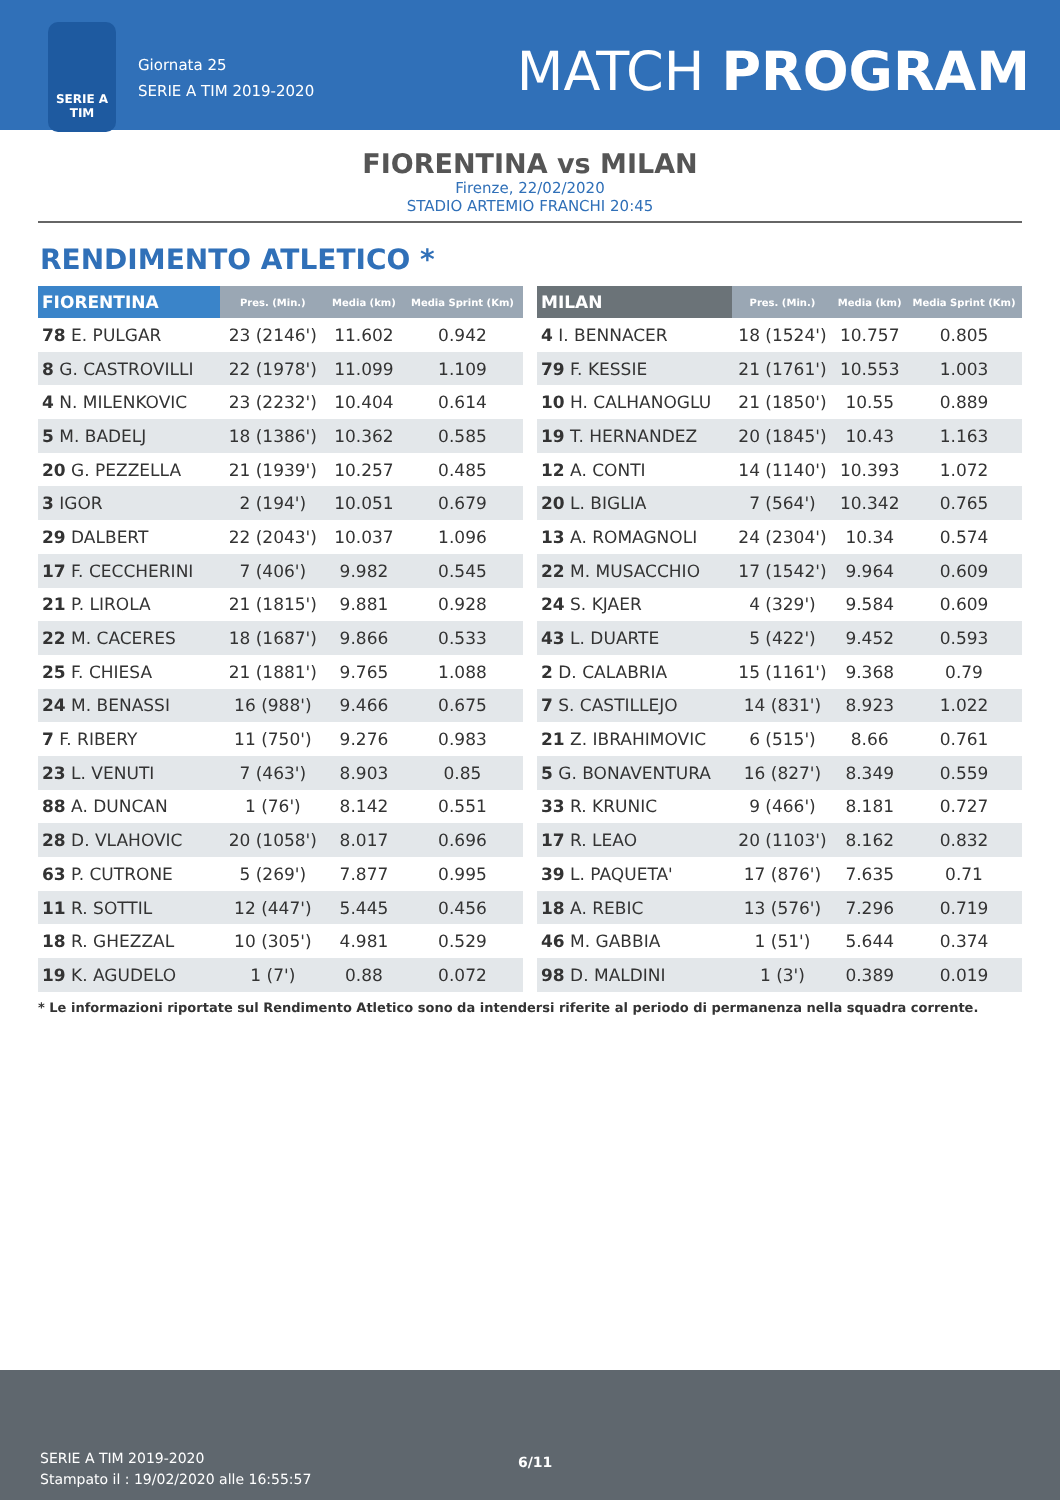SERIE A
TIM
Giornata 25
SERIE A TIM 2019-2020
MATCH PROGRAM
FIORENTINA vs MILAN
Firenze, 22/02/2020
STADIO ARTEMIO FRANCHI 20:45
RENDIMENTO ATLETICO *
| FIORENTINA | Pres. (Min.) | Media (km) | Media Sprint (Km) |
| --- | --- | --- | --- |
| 78 E. PULGAR | 23 (2146') | 11.602 | 0.942 |
| 8 G. CASTROVILLI | 22 (1978') | 11.099 | 1.109 |
| 4 N. MILENKOVIC | 23 (2232') | 10.404 | 0.614 |
| 5 M. BADELJ | 18 (1386') | 10.362 | 0.585 |
| 20 G. PEZZELLA | 21 (1939') | 10.257 | 0.485 |
| 3 IGOR | 2 (194') | 10.051 | 0.679 |
| 29 DALBERT | 22 (2043') | 10.037 | 1.096 |
| 17 F. CECCHERINI | 7 (406') | 9.982 | 0.545 |
| 21 P. LIROLA | 21 (1815') | 9.881 | 0.928 |
| 22 M. CACERES | 18 (1687') | 9.866 | 0.533 |
| 25 F. CHIESA | 21 (1881') | 9.765 | 1.088 |
| 24 M. BENASSI | 16 (988') | 9.466 | 0.675 |
| 7 F. RIBERY | 11 (750') | 9.276 | 0.983 |
| 23 L. VENUTI | 7 (463') | 8.903 | 0.85 |
| 88 A. DUNCAN | 1 (76') | 8.142 | 0.551 |
| 28 D. VLAHOVIC | 20 (1058') | 8.017 | 0.696 |
| 63 P. CUTRONE | 5 (269') | 7.877 | 0.995 |
| 11 R. SOTTIL | 12 (447') | 5.445 | 0.456 |
| 18 R. GHEZZAL | 10 (305') | 4.981 | 0.529 |
| 19 K. AGUDELO | 1 (7') | 0.88 | 0.072 |
| MILAN | Pres. (Min.) | Media (km) | Media Sprint (Km) |
| --- | --- | --- | --- |
| 4 I. BENNACER | 18 (1524') | 10.757 | 0.805 |
| 79 F. KESSIE | 21 (1761') | 10.553 | 1.003 |
| 10 H. CALHANOGLU | 21 (1850') | 10.55 | 0.889 |
| 19 T. HERNANDEZ | 20 (1845') | 10.43 | 1.163 |
| 12 A. CONTI | 14 (1140') | 10.393 | 1.072 |
| 20 L. BIGLIA | 7 (564') | 10.342 | 0.765 |
| 13 A. ROMAGNOLI | 24 (2304') | 10.34 | 0.574 |
| 22 M. MUSACCHIO | 17 (1542') | 9.964 | 0.609 |
| 24 S. KJAER | 4 (329') | 9.584 | 0.609 |
| 43 L. DUARTE | 5 (422') | 9.452 | 0.593 |
| 2 D. CALABRIA | 15 (1161') | 9.368 | 0.79 |
| 7 S. CASTILLEJO | 14 (831') | 8.923 | 1.022 |
| 21 Z. IBRAHIMOVIC | 6 (515') | 8.66 | 0.761 |
| 5 G. BONAVENTURA | 16 (827') | 8.349 | 0.559 |
| 33 R. KRUNIC | 9 (466') | 8.181 | 0.727 |
| 17 R. LEAO | 20 (1103') | 8.162 | 0.832 |
| 39 L. PAQUETA' | 17 (876') | 7.635 | 0.71 |
| 18 A. REBIC | 13 (576') | 7.296 | 0.719 |
| 46 M. GABBIA | 1 (51') | 5.644 | 0.374 |
| 98 D. MALDINI | 1 (3') | 0.389 | 0.019 |
* Le informazioni riportate sul Rendimento Atletico sono da intendersi riferite al periodo di permanenza nella squadra corrente.
SERIE A TIM 2019-2020
Stampato il : 19/02/2020 alle 16:55:57
6/11